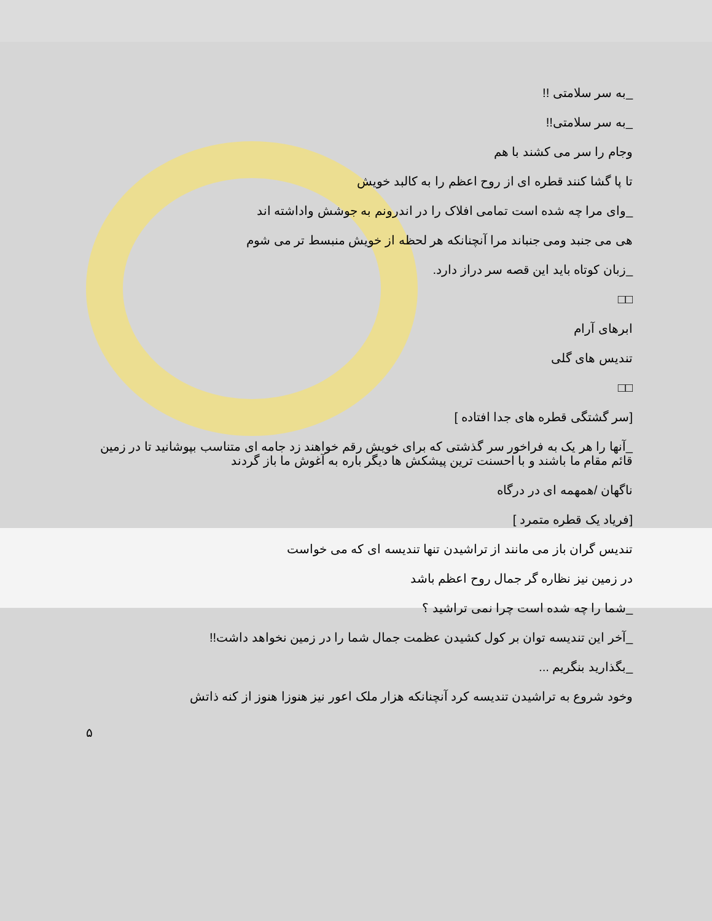_به سر سلامتی !!
_به سر سلامتی!!
وجام را سر می کشند با هم
تا پا گشا کنند قطره ای از روح اعظم را به کالبد خویش
_وای مرا چه شده است تمامی افلاک را در اندرونم به جوشش واداشته اند
هی می جنبد ومی جنباند مرا آنچنانکه هر لحظه از خویش منبسط تر می شوم
_زبان کوتاه باید این قصه سر دراز دارد.
□□
ابرهای آرام
تندیس های گلی
□□
[سر گشتگی قطره های جدا افتاده ]
_آنها را هر یک به فراخور سر گذشتی که برای خویش رقم خواهند زد جامه ای متناسب بپوشانید تا در زمین قائم مقام ما باشند و با احسنت ترین پیشکش ها دیگر باره به آغوش ما باز گردند
ناگهان /همهمه ای در درگاه
[فریاد یک قطره متمرد ]
تندیس گران باز می مانند از تراشیدن تنها تندیسه ای که می خواست
در زمین نیز نظاره گر جمال روح اعظم باشد
_شما را چه شده است چرا نمی تراشید ؟
_آخر این تندیسه توان بر کول کشیدن عظمت جمال شما را در زمین نخواهد داشت!!
_بگذارید بنگریم ...
وخود شروع به تراشیدن تندیسه کرد آنچنانکه هزار ملک اعور نیز هنوزا هنوز از کنه ذاتش
۵